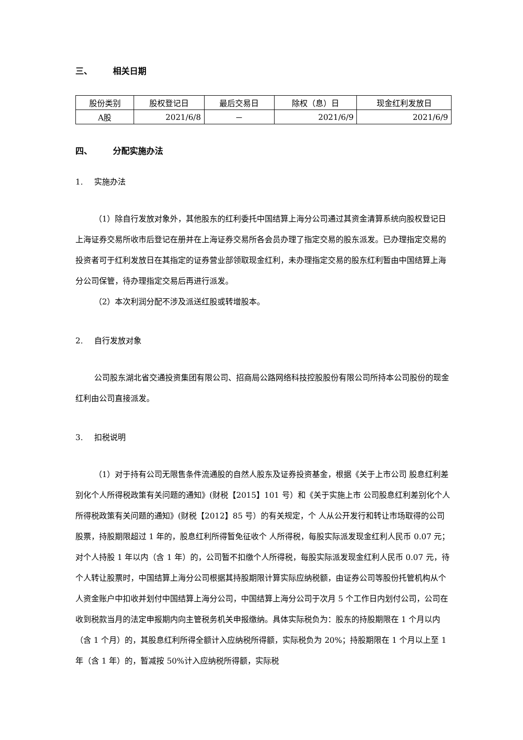三、 相关日期
| 股份类别 | 股权登记日 | 最后交易日 | 除权（息）日 | 现金红利发放日 |
| A股 | 2021/6/8 | － | 2021/6/9 | 2021/6/9 |
四、 分配实施办法
1. 实施办法
（1）除自行发放对象外，其他股东的红利委托中国结算上海分公司通过其资金清算系统向股权登记日上海证券交易所收市后登记在册并在上海证券交易所各会员办理了指定交易的股东派发。已办理指定交易的投资者可于红利发放日在其指定的证券营业部领取现金红利，未办理指定交易的股东红利暂由中国结算上海分公司保管，待办理指定交易后再进行派发。
（2）本次利润分配不涉及派送红股或转增股本。
2. 自行发放对象
公司股东湖北省交通投资集团有限公司、招商局公路网络科技控股股份有限公司所持本公司股份的现金红利由公司直接派发。
3. 扣税说明
（1）对于持有公司无限售条件流通股的自然人股东及证券投资基金，根据《关于上市公司 股息红利差别化个人所得税政策有关问题的通知》(财税【2015】101 号）和《关于实施上市 公司股息红利差别化个人所得税政策有关问题的通知》(财税【2012】85 号）的有关规定，个 人从公开发行和转让市场取得的公司股票，持股期限超过 1 年的，股息红利所得暂免征收个 人所得税，每股实际派发现金红利人民币 0.07 元；对个人持股 1 年以内（含 1 年）的，公司暂不扣缴个人所得税，每股实际派发现金红利人民币 0.07 元，待个人转让股票时，中国结算上海分公司根据其持股期限计算实际应纳税额，由证券公司等股份托管机构从个人资金账户中扣收并划付中国结算上海分公司，中国结算上海分公司于次月 5 个工作日内划付公司，公司在收到税款当月的法定申报期内向主管税务机关申报缴纳。具体实际税负为：股东的持股期限在 1 个月以内（含 1 个月）的，其股息红利所得全额计入应纳税所得额，实际税负为 20%；持股期限在 1 个月以上至 1 年（含 1 年）的，暂减按 50%计入应纳税所得额，实际税